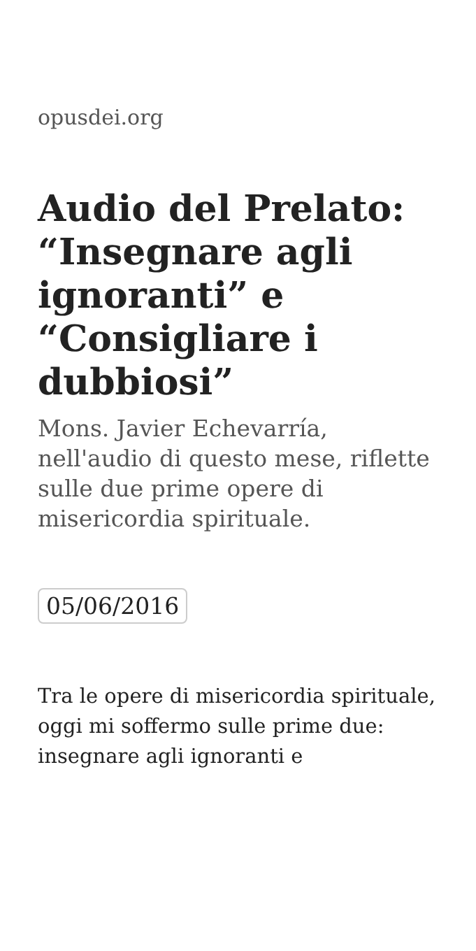opusdei.org
Audio del Prelato: “Insegnare agli ignoranti” e “Consigliare i dubbiosi”
Mons. Javier Echevarría, nell'audio di questo mese, riflette sulle due prime opere di misericordia spirituale.
05/06/2016
Tra le opere di misericordia spirituale, oggi mi soffermo sulle prime due: insegnare agli ignoranti e